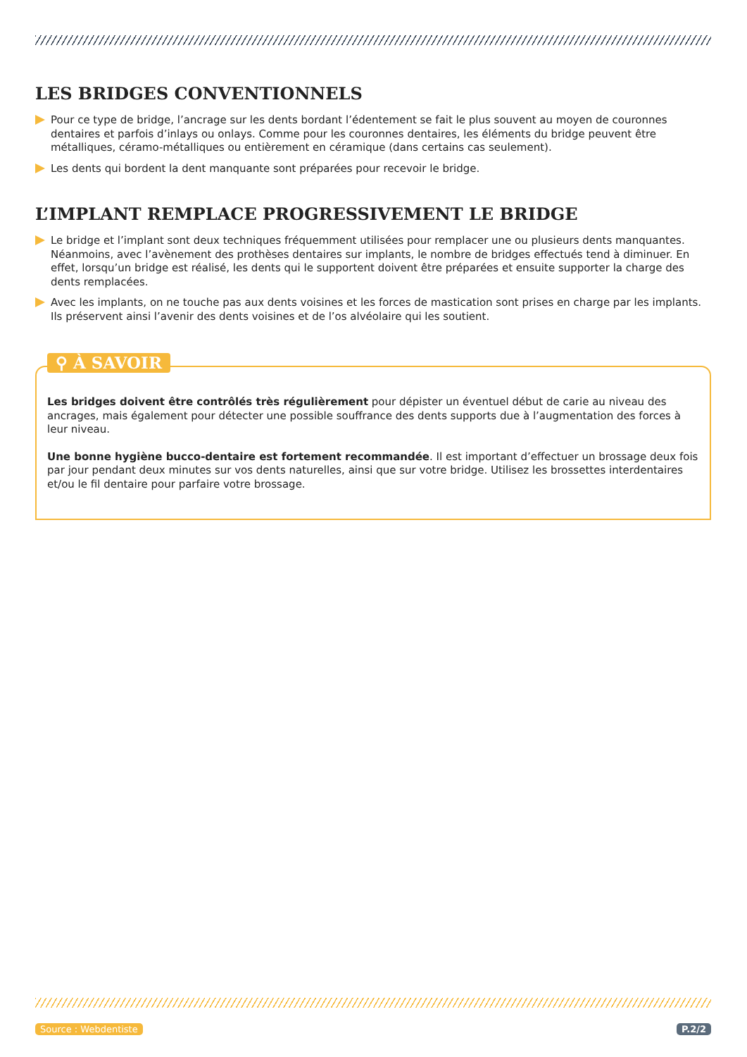LES BRIDGES CONVENTIONNELS
Pour ce type de bridge, l’ancrage sur les dents bordant l’édentement se fait le plus souvent au moyen de couronnes dentaires et parfois d’inlays ou onlays. Comme pour les couronnes dentaires, les éléments du bridge peuvent être métalliques, céramo-métalliques ou entièrement en céramique (dans certains cas seulement).
Les dents qui bordent la dent manquante sont préparées pour recevoir le bridge.
L’IMPLANT REMPLACE PROGRESSIVEMENT LE BRIDGE
Le bridge et l’implant sont deux techniques fréquemment utilisées pour remplacer une ou plusieurs dents manquantes. Néanmoins, avec l’avènement des prothèses dentaires sur implants, le nombre de bridges effectués tend à diminuer. En effet, lorsqu’un bridge est réalisé, les dents qui le supportent doivent être préparées et ensuite supporter la charge des dents remplacées.
Avec les implants, on ne touche pas aux dents voisines et les forces de mastication sont prises en charge par les implants. Ils préservent ainsi l’avenir des dents voisines et de l’os alvéolaire qui les soutient.
⚲ À SAVOIR
Les bridges doivent être contrôlés très régulièrement pour dépister un éventuel début de carie au niveau des ancrages, mais également pour détecter une possible souffrance des dents supports due à l’augmentation des forces à leur niveau.
Une bonne hygiène bucco-dentaire est fortement recommandée. Il est important d’effectuer un brossage deux fois par jour pendant deux minutes sur vos dents naturelles, ainsi que sur votre bridge. Utilisez les brossettes interdentaires et/ou le fil dentaire pour parfaire votre brossage.
Source : Webdentiste P.2/2